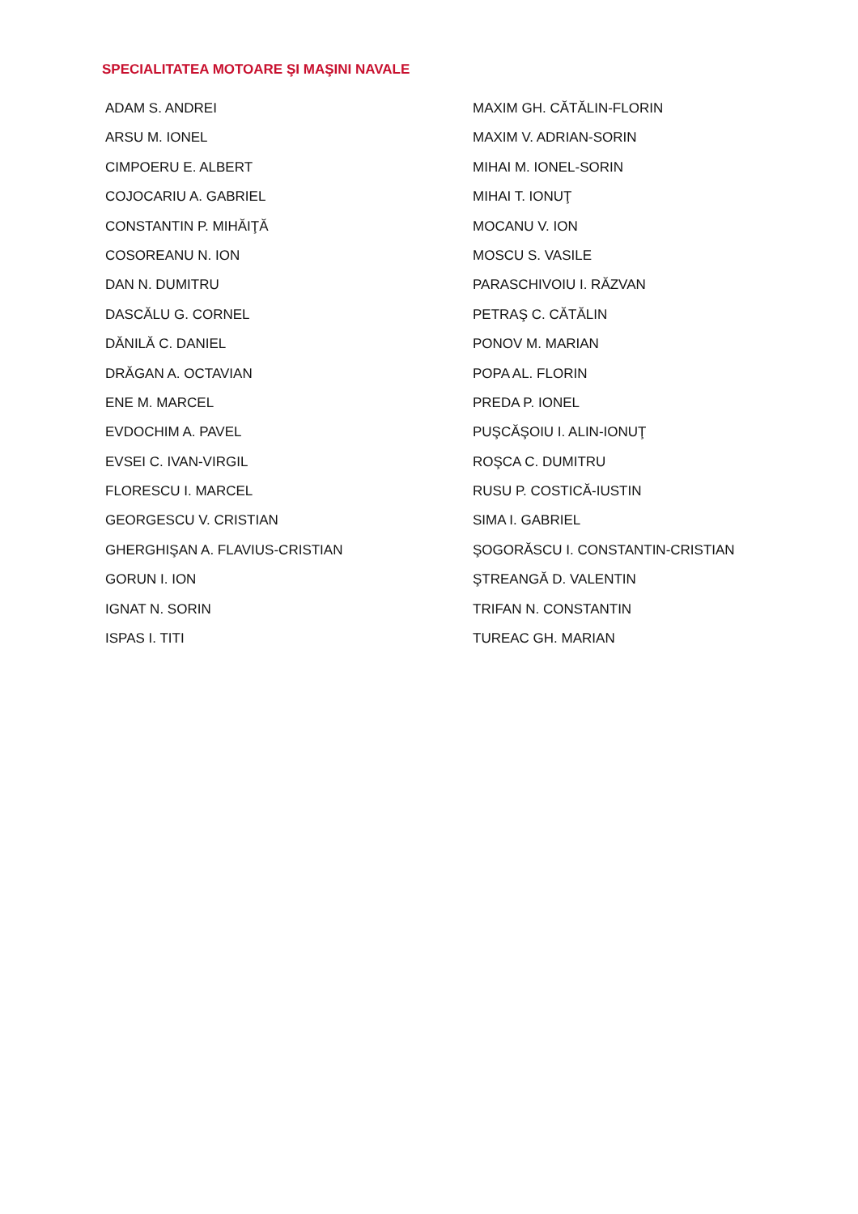SPECIALITATEA MOTOARE ŞI MAŞINI NAVALE
ADAM S. ANDREI
ARSU M. IONEL
CIMPOERU E. ALBERT
COJOCARIU A. GABRIEL
CONSTANTIN P. MIHĂIŢĂ
COSOREANU N. ION
DAN N. DUMITRU
DASCĂLU G. CORNEL
DĂNILĂ C. DANIEL
DRĂGAN A. OCTAVIAN
ENE M. MARCEL
EVDOCHIM A. PAVEL
EVSEI C. IVAN-VIRGIL
FLORESCU I. MARCEL
GEORGESCU V. CRISTIAN
GHERGHIŞAN A. FLAVIUS-CRISTIAN
GORUN I. ION
IGNAT N. SORIN
ISPAS I. TITI
MAXIM GH. CĂTĂLIN-FLORIN
MAXIM V. ADRIAN-SORIN
MIHAI M. IONEL-SORIN
MIHAI T. IONUŢ
MOCANU V. ION
MOSCU S. VASILE
PARASCHIVOIU I. RĂZVAN
PETRAŞ C. CĂTĂLIN
PONOV M. MARIAN
POPA AL. FLORIN
PREDA P. IONEL
PUŞCĂŞOIU I. ALIN-IONUŢ
ROŞCA C. DUMITRU
RUSU P. COSTICĂ-IUSTIN
SIMA I. GABRIEL
ŞOGORĂSCU I. CONSTANTIN-CRISTIAN
ŞTREANGĂ D. VALENTIN
TRIFAN N. CONSTANTIN
TUREAC GH. MARIAN